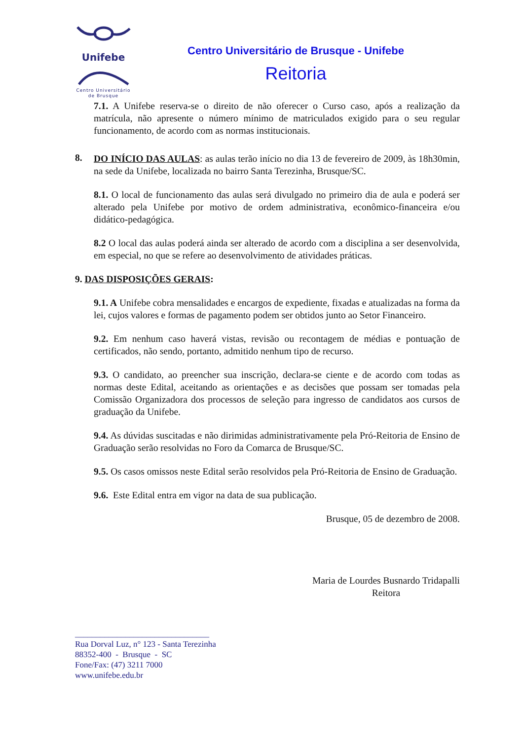Unifebe
Centro Universitário
de Brusque
Centro Universitário de Brusque - Unifebe
Reitoria
7.1. A Unifebe reserva-se o direito de não oferecer o Curso caso, após a realização da matrícula, não apresente o número mínimo de matriculados exigido para o seu regular funcionamento, de acordo com as normas institucionais.
8.
DO INÍCIO DAS AULAS: as aulas terão início no dia 13 de fevereiro de 2009, às 18h30min, na sede da Unifebe, localizada no bairro Santa Terezinha, Brusque/SC.
8.1. O local de funcionamento das aulas será divulgado no primeiro dia de aula e poderá ser alterado pela Unifebe por motivo de ordem administrativa, econômico-financeira e/ou didático-pedagógica.
8.2 O local das aulas poderá ainda ser alterado de acordo com a disciplina a ser desenvolvida, em especial, no que se refere ao desenvolvimento de atividades práticas.
9. DAS DISPOSIÇÕES GERAIS:
9.1. A Unifebe cobra mensalidades e encargos de expediente, fixadas e atualizadas na forma da lei, cujos valores e formas de pagamento podem ser obtidos junto ao Setor Financeiro.
9.2. Em nenhum caso haverá vistas, revisão ou recontagem de médias e pontuação de certificados, não sendo, portanto, admitido nenhum tipo de recurso.
9.3. O candidato, ao preencher sua inscrição, declara-se ciente e de acordo com todas as normas deste Edital, aceitando as orientações e as decisões que possam ser tomadas pela Comissão Organizadora dos processos de seleção para ingresso de candidatos aos cursos de graduação da Unifebe.
9.4. As dúvidas suscitadas e não dirimidas administrativamente pela Pró-Reitoria de Ensino de Graduação serão resolvidas no Foro da Comarca de Brusque/SC.
9.5. Os casos omissos neste Edital serão resolvidos pela Pró-Reitoria de Ensino de Graduação.
9.6. Este Edital entra em vigor na data de sua publicação.
Brusque, 05 de dezembro de 2008.
Maria de Lourdes Busnardo Tridapalli
Reitora
________________________________
Rua Dorval Luz, n° 123 - Santa Terezinha
88352-400 - Brusque - SC
Fone/Fax: (47) 3211 7000
www.unifebe.edu.br